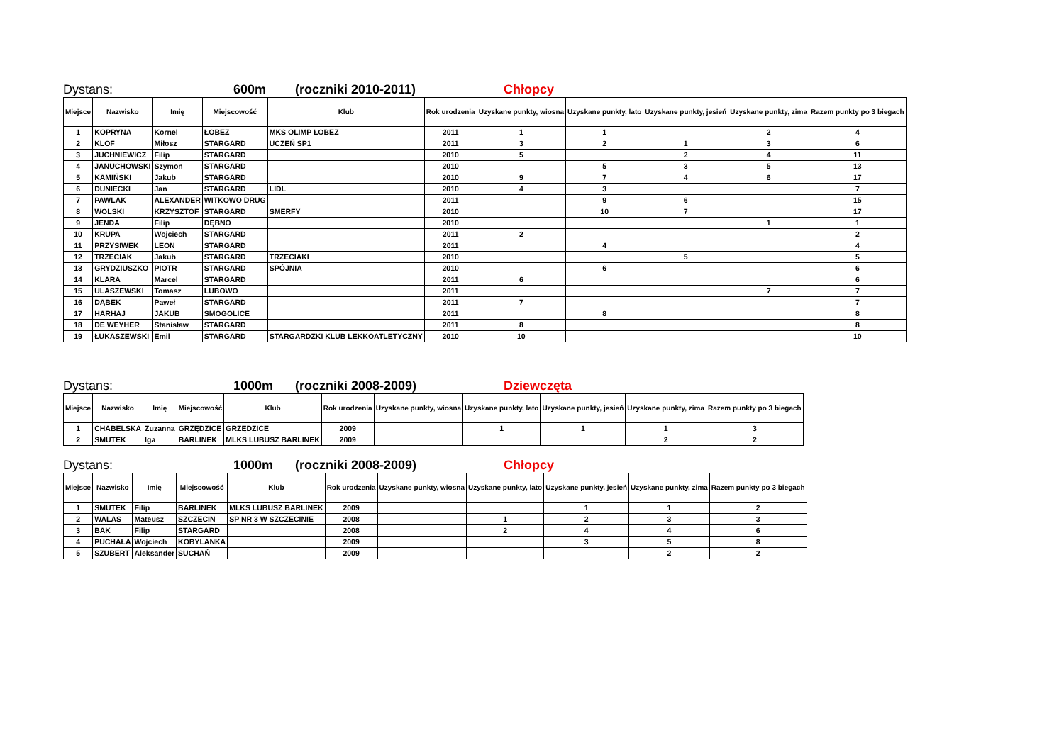Dystans: 600m (roczniki 2010-2011) Chłopcy
| Miejsce | Nazwisko | Imię | Miejscowość | Klub | Rok urodzenia | Uzyskane punkty, wiosna | Uzyskane punkty, lato | Uzyskane punkty, jesień | Uzyskane punkty, zima | Razem punkty po 3 biegach |
| --- | --- | --- | --- | --- | --- | --- | --- | --- | --- | --- |
| 1 | KOPRYNA | Kornel | ŁOBEZ | MKS OLIMP ŁOBEZ | 2011 | 1 | 1 | | 2 | 4 |
| 2 | KLOF | Miłosz | STARGARD | UCZEŃ SP1 | 2011 | 3 | 2 | 1 | 3 | 6 |
| 3 | JUCHNIEWICZ | Filip | STARGARD | | 2010 | 5 | | 2 | 4 | 11 |
| 4 | JANUCHOWSKI | Szymon | STARGARD | | 2010 | | 5 | 3 | 5 | 13 |
| 5 | KAMIŃSKI | Jakub | STARGARD | | 2010 | 9 | 7 | 4 | 6 | 17 |
| 6 | DUNIECKI | Jan | STARGARD | LIDL | 2010 | 4 | 3 | | | 7 |
| 7 | PAWLAK | ALEXANDER | WITKOWO DRUG | | 2011 | | 9 | 6 | | 15 |
| 8 | WOLSKI | KRZYSZTOF | STARGARD | SMERFY | 2010 | | 10 | 7 | | 17 |
| 9 | JENDA | Filip | DĘBNO | | 2010 | | | | 1 | 1 |
| 10 | KRUPA | Wojciech | STARGARD | | 2011 | 2 | | | | 2 |
| 11 | PRZYSIWEK | LEON | STARGARD | | 2011 | | 4 | | | 4 |
| 12 | TRZECIAK | Jakub | STARGARD | TRZECIAKI | 2010 | | | 5 | | 5 |
| 13 | GRYDZIUSZKO | PIOTR | STARGARD | SPÓJNIA | 2010 | | 6 | | | 6 |
| 14 | KLARA | Marcel | STARGARD | | 2011 | 6 | | | | 6 |
| 15 | ULASZEWSKI | Tomasz | LUBOWO | | 2011 | | | | 7 | 7 |
| 16 | DĄBEK | Paweł | STARGARD | | 2011 | 7 | | | | 7 |
| 17 | HARHAJ | JAKUB | SMOGOLICE | | 2011 | | 8 | | | 8 |
| 18 | DE WEYHER | Stanisław | STARGARD | | 2011 | 8 | | | | 8 |
| 19 | ŁUKASZEWSKI | Emil | STARGARD | STARGARDZKI KLUB LEKKOATLETYCZNY | 2010 | 10 | | | | 10 |
Dystans: 1000m (roczniki 2008-2009) Dziewczęta
| Miejsce | Nazwisko | Imię | Miejscowość | Klub | Rok urodzenia | Uzyskane punkty, wiosna | Uzyskane punkty, lato | Uzyskane punkty, jesień | Uzyskane punkty, zima | Razem punkty po 3 biegach |
| --- | --- | --- | --- | --- | --- | --- | --- | --- | --- | --- |
| 1 | CHABELSKA | Zuzanna | GRZĘDZICE | GRZĘDZICE | 2009 | | 1 | 1 | 1 | 3 |
| 2 | SMUTEK | Iga | BARLINEK | MLKS LUBUSZ BARLINEK | 2009 | | | | 2 | 2 |
Dystans: 1000m (roczniki 2008-2009) Chłopcy
| Miejsce | Nazwisko | Imię | Miejscowość | Klub | Rok urodzenia | Uzyskane punkty, wiosna | Uzyskane punkty, lato | Uzyskane punkty, jesień | Uzyskane punkty, zima | Razem punkty po 3 biegach |
| --- | --- | --- | --- | --- | --- | --- | --- | --- | --- | --- |
| 1 | SMUTEK | Filip | BARLINEK | MLKS LUBUSZ BARLINEK | 2009 | | | 1 | 1 | 2 |
| 2 | WALAS | Mateusz | SZCZECIN | SP NR 3 W SZCZECINIE | 2008 | | 1 | 2 | 3 | 3 |
| 3 | BĄK | Filip | STARGARD | | 2008 | | 2 | 4 | 4 | 6 |
| 4 | PUCHAŁA | Wojciech | KOBYLANKA | | 2009 | | | 3 | 5 | 8 |
| 5 | SZUBERT | Aleksander | SUCHAŃ | | 2009 | | | | 2 | 2 |